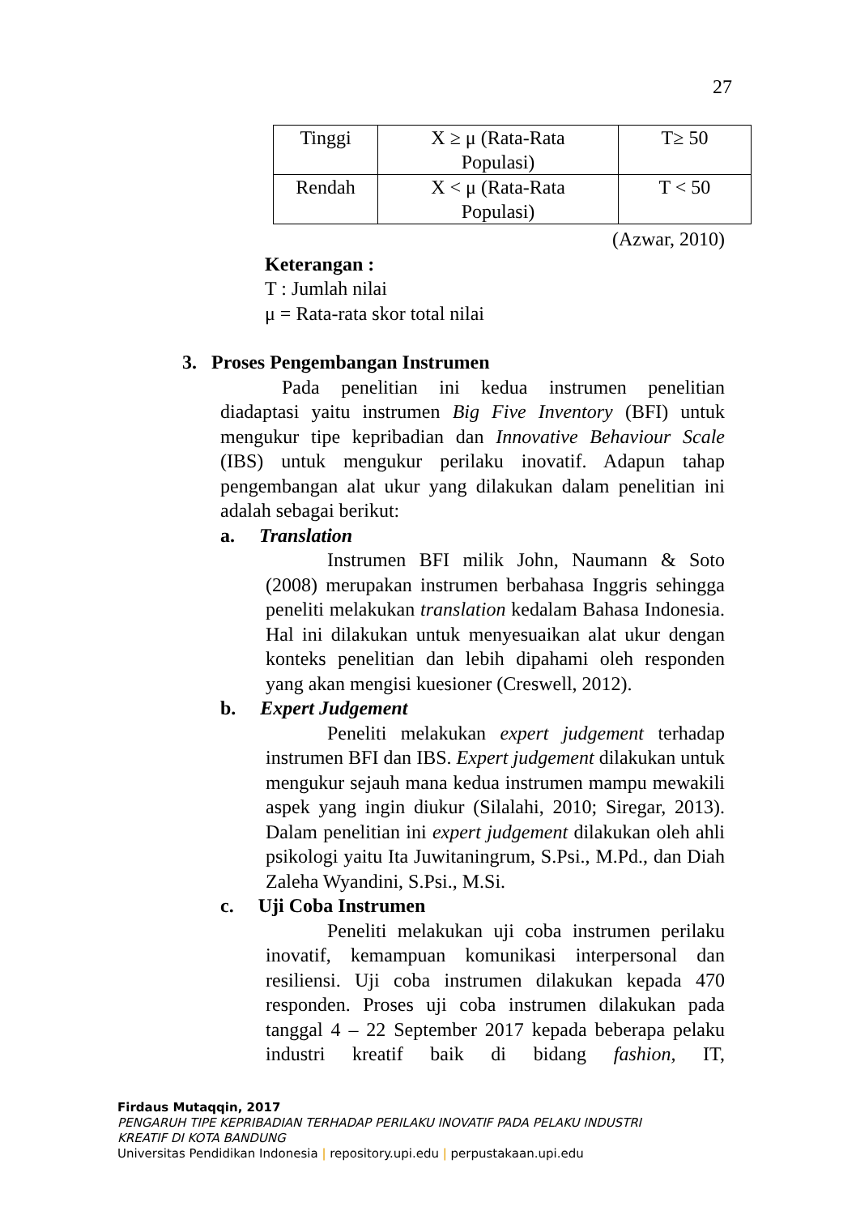27
| Tinggi | X ≥ μ (Rata-Rata Populasi) | T≥ 50 |
| Rendah | X < μ (Rata-Rata Populasi) | T < 50 |
(Azwar, 2010)
Keterangan :
T : Jumlah nilai
μ = Rata-rata skor total nilai
3. Proses Pengembangan Instrumen
Pada penelitian ini kedua instrumen penelitian diadaptasi yaitu instrumen Big Five Inventory (BFI) untuk mengukur tipe kepribadian dan Innovative Behaviour Scale (IBS) untuk mengukur perilaku inovatif. Adapun tahap pengembangan alat ukur yang dilakukan dalam penelitian ini adalah sebagai berikut:
a. Translation
Instrumen BFI milik John, Naumann & Soto (2008) merupakan instrumen berbahasa Inggris sehingga peneliti melakukan translation kedalam Bahasa Indonesia. Hal ini dilakukan untuk menyesuaikan alat ukur dengan konteks penelitian dan lebih dipahami oleh responden yang akan mengisi kuesioner (Creswell, 2012).
b. Expert Judgement
Peneliti melakukan expert judgement terhadap instrumen BFI dan IBS. Expert judgement dilakukan untuk mengukur sejauh mana kedua instrumen mampu mewakili aspek yang ingin diukur (Silalahi, 2010; Siregar, 2013). Dalam penelitian ini expert judgement dilakukan oleh ahli psikologi yaitu Ita Juwitaningrum, S.Psi., M.Pd., dan Diah Zaleha Wyandini, S.Psi., M.Si.
c. Uji Coba Instrumen
Peneliti melakukan uji coba instrumen perilaku inovatif, kemampuan komunikasi interpersonal dan resiliensi. Uji coba instrumen dilakukan kepada 470 responden. Proses uji coba instrumen dilakukan pada tanggal 4 – 22 September 2017 kepada beberapa pelaku industri kreatif baik di bidang fashion, IT,
Firdaus Mutaqqin, 2017
PENGARUH TIPE KEPRIBADIAN TERHADAP PERILAKU INOVATIF PADA PELAKU INDUSTRI
KREATIF DI KOTA BANDUNG
Universitas Pendidikan Indonesia | repository.upi.edu | perpustakaan.upi.edu